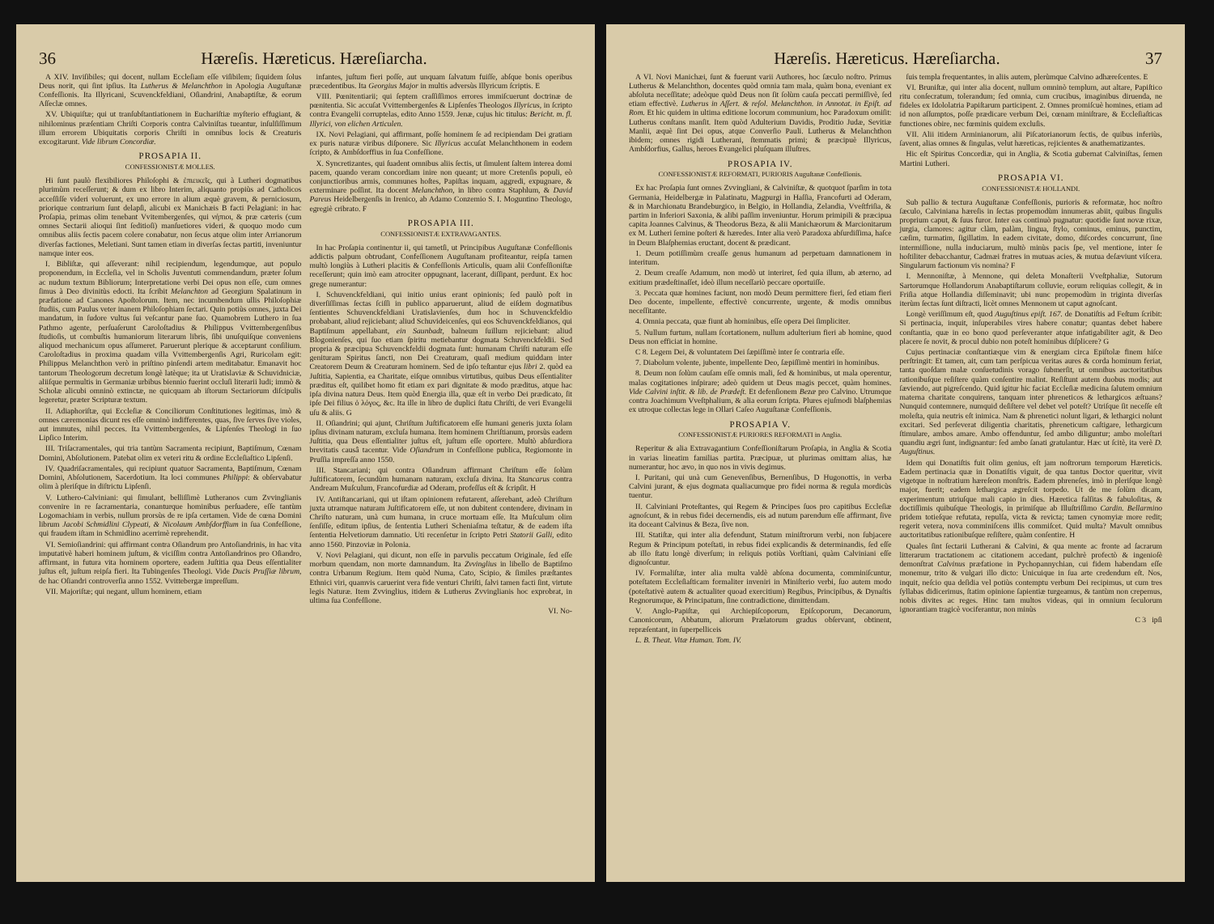36 Hæreſis. Hæreticus. Hæreſiarcha.
A XIV. Inviſibiles; qui docent, nullam Eccleſiam eſſe viſibilem; ſiquidem ſolus Deus norit, qui ſint ipſius. Ita Lutherus & Melanchthon in Apologia Auguſtanæ Confeſſionis. Ita Illyricani, Scuvenckfeldiani, Oſiandrini, Anabaptiſtæ, & eorum Aſſeclæ omnes.
XV. Ubiquiſtæ; qui ut tranſubſtantiationem in Euchariſtiæ myſterio effugiant, & nihilominus præſentiam Chriſti Corporis contra Calviniſtas tueantur, inſulſiſſimum illum errorem Ubiquitatis corporis Chriſti in omnibus locis & Creaturis excogitarunt. Vide librum Concordiæ.
PROSAPIA II.
CONFESSIONISTÆ MOLLES.
Hi ſunt paulò flexibiliores Philoſophi & ἐπιεικεῖς, qui à Lutheri dogmatibus plurimùm receſſerunt; & dum ex libro Interim, aliquanto propiùs ad Catholicos acceſſiſſe videri voluerunt, ex uno errore in alium æquè gravem, & perniciosum, priorique contrarium ſunt delapſi, alicubi ex Manichæis B facti Pelagiani: in hac Proſapia, primas olim tenebant Vvitembergenſes, qui νήπιοι, & præ cæteris (cum omnes Sectarii alioqui ſint ſeditioſi) manſuetiores videri, & quoquo modo cum omnibus aliis ſectis pacem colere conabatur, non ſecus atque olim inter Arrianorum diverſas factiones, Meletiani. Sunt tamen etiam in diverſas ſectas partiti, inveniuntur namque inter eos.
I. Bibliſtæ, qui aſſeverant: nihil recipiendum, legendumque, aut populo proponendum, in Eccleſia, vel in Scholis Juventuti commendandum, præter ſolum ac nudum textum Bibliorum; Interpretatione verbi Dei opus non eſſe, cum omnes ſimus à Deo divinitùs edocti. Ita ſcribit Melanchton ad Georgium Spalatinum in præfatione ad Canones Apoſtolorum. Item, nec incumbendum ullis Philoſophiæ ſtudiis, cum Paulus veter inanem Philoſophiam ſectari. Quin potiùs omnes, juxta Dei mandatum, in ſudore vultus ſui veſcantur pane ſuo. Quamobrem Luthero in ſua Pathmo agente, perſuaſerunt Caroloſtadius & Philippus Vvittembergenſibus ſtudioſis, ut combuſtis humaniorum literarum libris, ſibi unuſquiſque conveniens aliquod mechanicum opus aſſumeret. Paruerunt plerique & acceptarunt conſilium. Caroloſtadius in proxima quadam villa Vvittembergenſis Agri, Ruricolam egit: Philippus Melanchthon verò in priſtino pinſendi artem meditabatur. Emanavit hoc tantorum Theologorum decretum longè latèque; ita ut Uratislaviæ & Schuvidniciæ, aliiſque permultis in Germaniæ urbibus biennio fuerint occluſi literarii ludi; immò & Scholæ alicubi omninò extinctæ, ne quicquam ab iſtorum Sectariorum diſcipulis legeretur, præter Scripturæ textum.
II. Adiaphoriſtæ, qui Eccleſiæ & Conciliorum Conſtitutiones legitimas, imò & omnes cæremonias dicunt res eſſe omninò indifferentes, quas, ſive ſerves ſive violes, aut immutes, nihil pecces. Ita Vvittembergenſes, & Lipſenſes Theologi in ſuo Lipſico Interim.
III. Triſacramentales, qui tria tantùm Sacramenta recipiunt, Baptiſmum, Cœnam Domini, Abſolutionem. Patebat olim ex veteri ritu & ordine Eccleſiaſtico Lipſenſi.
IV. Quadriſacramentales, qui recipiunt quatuor Sacramenta, Baptiſmum, Cœnam Domini, Abſolutionem, Sacerdotium. Ita loci communes Philippi: & obſervabatur olim à pleriſque in diſtrictu Lipſenſi.
V. Luthero-Calviniani: qui ſimulant, belliſſimè Lutheranos cum Zvvinglianis convenire in re ſacramentaria, conanturque hominibus perſuadere, eſſe tantùm Logomachiam in verbis, nullum prorsùs de re ipſa certamen. Vide de cœna Domini librum Jacobi Schmidlini Clypeati, & Nicolaum Ambſdorffium in ſua Confeſſione, qui fraudem iſtam in Schmidlino acerrimè reprehendit.
VI. Semioſiandrini: qui affirmant contra Oſiandrum pro Antoſiandrinis, in hac vita imputativè haberi hominem juſtum, & viciſſim contra Antoſiandrinos pro Oſiandro, affirmant, in futura vita hominem oportere, eadem Juſtitia qua Deus eſſentialiter juſtus eſt, juſtum reipſa fieri. Ita Tubingenſes Theologi. Vide Ducis Pruſſiæ librum, de hac Oſiandri controverſia anno 1552. Vvittebergæ impreſſum.
VII. Majoriſtæ; qui negant, ullum hominem, etiam
infantes, juſtum fieri poſſe, aut unquam ſalvatum fuiſſe, abſque bonis operibus præcedentibus. Ita Georgius Major in multis adversùs Illyricum ſcriptis. E
VIII. Pœnitentiarii; qui ſeptem craſſiſſimos errores immiſcuerunt doctrinæ de pœnitentia. Sic accuſat Vvittembergenſes & Lipſenſes Theologos Illyricus, in ſcripto contra Evangelii corruptelas, edito Anno 1559. Jenæ, cujus hic titulus: Bericht. m. fl. Illyrici, von elichen Articulen.
IX. Novi Pelagiani, qui affirmant, poſſe hominem ſe ad recipiendam Dei gratiam ex puris naturæ viribus diſponere. Sic Illyricus accuſat Melanchthonem in eodem ſcripto, & Ambſdorffius in ſua Confeſſione.
X. Syncretizantes, qui ſuadent omnibus aliis ſectis, ut ſimulent ſaltem interea domi pacem, quando veram concordiam inire non queant; ut more Cretenſis populi, eò conjunctioribus armis, communes hoſtes, Papiſtas inquam, aggredi, expugnare, & exterminare poſſint. Ita docent Melanchthon, in libro contra Staphlum, & David Pareus Heidelbergenſis in Irenico, ab Adamo Conzemio S. I. Moguntino Theologo, egregiè cribrato. F
PROSAPIA III.
CONFESSIONISTÆ EXTRAVAGANTES.
In hac Proſapia continentur ii, qui tametſi, ut Principibus Auguſtanæ Confeſſionis addictis palpum obtrudant, Confeſſionem Auguſtanam profiteantur, reipſa tamen multò longiùs à Lutheri placitis & Confeſſionis Articulis, quam alii Confeſſioniſtæ receſſerunt; quin imò eam atrociter oppugnant, lacerant, diſſipant, perdunt. Ex hoc grege numerantur:
I. Schuvenckfeldiani, qui initio unius erant opinionis; ſed paulò poſt in diverſiſſimas ſectas ſciſſi in publico apparuerunt, aliud de eiſdem dogmatibus ſentientes Schuvenckfeldiani Uratislavienſes, dum hoc in Schuvenckfeldio probabant, aliud rejiciebant; aliud Schuvideicenſes, qui eos Schuvenckfeldianos, qui Baptiſmum appellabant, ein Saunbadt, balneum ſuillum rejiciebant: aliud Blogonienſes, qui ſuo etiam ſpiritu metiebantur dogmata Schuvenckfeldii. Sed propria & præcipua Schuvenckfeldii dogmata ſunt: humanam Chriſti naturam eſſe genituram Spiritus ſancti, non Dei Creaturam, quaſi medium quiddam inter Creatorem Deum & Creaturam hominem. Sed de ipſo teſtantur ejus libri 2. quòd ea Juſtitia, Sapientia, ea Charitate, eiſque omnibus virtutibus, quibus Deus eſſentialiter præditus eſt, quilibet homo fit etiam ex pari dignitate & modo præditus, atque hac ipſa divina natura Deus. Item quòd Energia illa, quæ eſt in verbo Dei prædicato, ſit ipſe Dei filius ὁ λόγος, &c. Ita ille in libro de duplici ſtatu Chriſti, de veri Evangelii uſu & aliis. G
II. Oſiandrini; qui ajunt, Chriſtum Juſtificatorem eſſe humani generis juxta ſolam ipſius divinam naturam, excluſa humana. Item hominem Chriſtianum, prorsùs eadem Juſtitia, qua Deus eſſentialiter juſtus eſt, juſtum eſſe oportere. Multò abſurdiora brevitatis causâ tacentur. Vide Oſiandrum in Confeſſione publica, Regiomonte in Pruſſia impreſſa anno 1550.
III. Stancariani; qui contra Oſiandrum affirmant Chriſtum eſſe ſolùm Juſtificatorem, ſecundùm humanam naturam, excluſa divina. Ita Stancarus contra Andream Muſculum, Francofurdiæ ad Oderam, profeſſus eſt & ſcripſit. H
IV. Antiſtancariani, qui ut iſtam opinionem refutarent, aſſerebant, adeò Chriſtum juxta utramque naturam Juſtificatorem eſſe, ut non dubitent contendere, divinam in Chriſto naturam, unà cum humana, in cruce mortuam eſſe. Ita Muſculum olim ſenſiſſe, editum ipſius, de ſententia Lutheri Scheniaſma teſtatur, & de eadem iſta ſententia Helvetiorum damnatio. Uti recenſetur in ſcripto Petri Statorii Galli, edito anno 1560. Pinzoviæ in Polonia.
V. Novi Pelagiani, qui dicunt, non eſſe in parvulis peccatum Originale, ſed eſſe morbum quendam, non morte damnandum. Ita Zvvinglius in libello de Baptiſmo contra Urbanum Regium. Item quòd Numa, Cato, Scipio, & ſimiles præſtantes Ethnici viri, quamvis caruerint vera fide venturi Chriſti, ſalvi tamen facti ſint, virtute legis Naturæ. Item Zvvinglius, itidem & Lutherus Zvvinglianis hoc exprobrat, in ultima ſua Confeſſione.
VI. No-
Hæreſis. Hæreticus. Hæreſiarcha. 37
A VI. Novi Manichæi, ſunt & fuerunt varii Authores, hoc ſæculo noſtro. Primus Lutherus & Melanchthon, docentes quòd omnia tam mala, quàm bona, eveniant ex abſoluta neceſſitate; adeòque quòd Deus non ſit ſolùm cauſa peccati permiſſivè, ſed etiam effectivè. Lutherus in Aſſert. & reſol. Melanchthon. in Annotat. in Epiſt. ad Rom. Et hic quidem in ultima editione locorum communium, hoc Paradoxum omiſit: Lutherus conſtans manſit. Item quòd Adulterium Davidis, Proditio Judæ, Sevitiæ Manlii, æquè ſint Dei opus, atque Converſio Pauli. Lutherus & Melanchthon ibidem; omnes rigidi Lutherani, ſtemmatis primi; & præcipuè Illyricus, Ambſdorfius, Gallus, heroes Evangelici pluſquam illuſtres.
PROSAPIA IV.
CONFESSIONISTÆ REFORMATI, PURIORIS Auguſtanæ Confeſſionis.
Ex hac Proſapia ſunt omnes Zvvingliani, & Calviniſtæ, & quotquot ſparſim in tota Germania, Heidelbergæ in Palatinatu, Magpurgi in Haſſia, Francofurti ad Oderam, & in Marchionatu Brandeburgico, in Belgio, in Hollandia, Zelandia, Vveſtfriſia, & partim in Inferiori Saxonia, & alibi paſſim inveniuntur. Horum primipili & præcipua capita Joannes Calvinus, & Theodorus Beza, & alii Manichæorum & Marcionitarum ex M. Lutheri ſemine poſteri & hæredes. Inter alia verò Paradoxa abſurdiſſima, haſce in Deum Blaſphemias eructant, docent & prædicant.
1. Deum potiſſimùm creaſſe genus humanum ad perpetuam damnationem in interitum.
2. Deum creaſſe Adamum, non modò ut interiret, ſed quia illum, ab æterno, ad exitium prædeſtinaſſet, ideò illum neceſſariò peccare oportuiſſe.
3. Peccata quæ homines faciunt, non modò Deum permittere fieri, ſed etiam fieri Deo docente, impellente, effectivè concurrente, urgente, & modis omnibus neceſſitante.
4. Omnia peccata, quæ fiunt ab hominibus, eſſe opera Dei ſimpliciter.
5. Nullum furtum, nullam ſcortationem, nullum adulterium fieri ab homine, quod Deus non efficiat in homine.
C 8. Legem Dei, & voluntatem Dei ſæpiſſimè inter ſe contraria eſſe.
7. Diabolum volente, jubente, impellente Deo, ſæpiſſimè mentiri in hominibus.
8. Deum non ſolùm cauſam eſſe omnis mali, ſed & hominibus, ut mala operentur, malas cogitationes inſpirare; adeò quidem ut Deus magis peccet, quàm homines. Vide Calvini inſtit. & lib. de Prædeſt. Et defenſionem Bezæ pro Calvino. Utrumque contra Joachimum Vveſtphalium, & alia eorum ſcripta. Plures ejuſmodi blaſphemias ex utroque collectas lege in Ollari Caſeo Auguſtanæ Confeſſionis.
PROSAPIA V.
CONFESSIONISTÆ PURIORES REFORMATI in Anglia.
Reperitur & alia Extravagantium Confeſſioniſtarum Proſapia, in Anglia & Scotia in varias lineatim familias partita. Præcipuæ, ut plurimas omittam alias, hæ numerantur, hoc ævo, in quo nos in vivis degimus.
I. Puritani, qui unà cum Genevenſibus, Bernenſibus, D Hugonottis, in verba Calvini jurant, & ejus dogmata qualiacumque pro fidei norma & regula mordicùs tuentur.
II. Calviniani Proteſtantes, qui Regem & Principes ſuos pro capitibus Eccleſiæ agnoſcunt, & in rebus fidei decernendis, eis ad nutum parendum eſſe affirmant, ſive ita doceant Calvinus & Beza, ſive non.
III. Statiſtæ, qui inter alia defendunt, Statum miniſtrorum verbi, non ſubjacere Regum & Principum poteſtati, in rebus fidei explicandis & determinandis, ſed eſſe ab illo ſtatu longè diverſum; in reliquis potiùs Vorſtiani, quàm Calviniani eſſe dignoſcuntur.
IV. Formaliſtæ, inter alia multa valdè abſona documenta, comminiſcuntur, poteſtatem Eccleſiaſticam formaliter inveniri in Miniſterio verbi, ſuo autem modo (poteſtativè autem & actualiter quoad exercitium) Regibus, Principibus, & Dynaſtis Regnorumque, & Principatum, ſine contradictione, dimittendam.
V. Anglo-Papiſtæ, qui Archiepiſcoporum, Epiſcoporum, Decanorum, Canonicorum, Abbatum, aliorum Prælatorum gradus obſervant, obtinent, repræſentant, in ſuperpelliceis
L. B. Theat. Vitæ Human. Tom. IV.
ſuis templa frequentantes, in aliis autem, plerùmque Calvino adhæreſcentes. E
VI. Bruniſtæ, qui inter alia docent, nullum omninò templum, aut altare, Papiſtico ritu conſecratum, tolerandum; ſed omnia, cum crucibus, imaginibus diruenda, ne fideles ex Idololatria Papiſtarum participent. 2. Omnes promiſcuè homines, etiam ad id non aſſumptos, poſſe prædicare verbum Dei, cœnam miniſtrare, & Eccleſiaſticas functiones obire, nec fœminis quidem excluſis.
VII. Alii itidem Arminianorum, alii Piſcatorianorum ſectis, de quibus inferiùs, ſavent, alias omnes & ſingulas, velut hæreticas, rejicientes & anathematizantes.
Hic eſt Spiritus Concordiæ, qui in Anglia, & Scotia gubernat Calviniſtas, ſemen Martini Lutheri.
PROSAPIA VI.
CONFESSIONISTÆ HOLLANDI.
Sub pallio & tectura Auguſtanæ Confeſſionis, purioris & reformatæ, hoc noſtro ſæculo, Calviniana hæreſis in ſectas propemodùm innumeras abiit, quibus ſingulis proprium caput, & ſuus furor. Inter eas continuò pugnatur: quotidie ſunt novæ rixæ, jurgia, clamores: agitur clàm, palàm, lingua, ſtylo, cominus, eminus, punctim, cæſim, turmatim, ſigillatim. In eadem civitate, domo, diſcordes concurrunt, ſine intermiſſione, nulla induciarum, multò minùs pacis ſpe, vel mentione, inter ſe hoſtiliter debacchantur, Cadmæi fratres in mutuas acies, & mutua deſæviunt viſcera. Singularum factionum vis nomina? F
I. Mennoniſtæ, à Mennone, qui deleta Monaſterii Vveſtphaliæ, Sutorum Sartorumque Hollandorum Anabaptiſtarum colluvie, eorum reliquias collegit, & in Friſia atque Hollandia diſſeminavit; ubi nunc propemodùm in triginta diverſas iterùm ſectas ſunt diſtracti, licèt omnes Mennonem ut caput agnoſcant.
Longè veriſſimum eſt, quod Auguſtinus epiſt. 167. de Donatiſtis ad Feſtum ſcribit: Si pertinacia, inquit, inſuperabiles vires habere conatur; quantas debet habere conſtantia, quæ in eo bono quod perſeveranter atque infatigabiliter agit, & Deo placere ſe novit, & procul dubio non poteſt hominibus diſplicere? G
Cujus pertinaciæ conſtantiæque vim & energiam circa Epiſtolæ finem hiſce perſtringit: Et tamen, ait, cum tam perſpicua veritas aures & corda hominum feriat, tanta quoſdam malæ conſuetudinis vorago ſubmerſit, ut omnibus auctoritatibus rationibuſque reſiſtere quàm conſentire malint. Reſiſtunt autem duobus modis; aut ſæviendo, aut pigreſcendo. Quid igitur hic faciat Eccleſiæ medicina ſalutem omnium materna charitate conquirens, tanquam inter phreneticos & lethargicos æſtuans? Nunquid contemnere, numquid deſiſtere vel debet vel poteſt? Utriſque ſit neceſſe eſt moleſta, quia neutris eſt inimica. Nam & phrenetici nolunt ligari, & lethargici nolunt excitari. Sed perſeverat diligentia charitatis, phreneticum caſtigare, lethargicum ſtimulare, ambos amare. Ambo offenduntur, ſed ambo diliguntur; ambo moleſtari quandiu ægri ſunt, indignantur: ſed ambo ſanati gratulantur. Hæc ut ſcitè, ita verè D. Auguſtinus.
Idem qui Donatiſtis fuit olim genius, eſt jam noſtrorum temporum Hæreticis. Eadem pertinacia quæ in Donatiſtis viguit, de qua tantus Doctor queritur, vivit vigetque in noſtratium hæreſeon monſtris. Eadem phreneſes, imò in pleriſque longè major, fuerit; eadem lethargica ægreſcit torpedo. Ut de me ſolùm dicam, experimentum utriuſque mali capio in dies. Hæretica falſitas & fabuloſitas, & doctiſſimis quibuſque Theologis, in primiſque ab Illuſtriſſimo Cardin. Bellarmino pridem totieſque refutata, repulſa, victa & revicta; tamen cynomyiæ more redit; regerit vetera, nova comminiſcens illis commiſcet. Quid multa? Mavult omnibus auctoritatibus rationibuſque reſiſtere, quàm conſentire. H
Quales ſint ſectarii Lutherani & Calvini, & qua mente ac fronte ad ſacrarum litterarum tractationem ac citationem accedant, pulchrè profectò & ingenioſè demonſtrat Calvinus præfatione in Pychopannychian, cui fidem habendam eſſe monemur, trito & vulgari illo dicto: Unicuique in ſua arte credendum eſt. Nos, inquit, neſcio qua deſidia vel potiùs contemptu verbum Dei recipimus, ut cum tres ſyllabas didicerimus, ſtatim opinione ſapientiæ turgeamus, & tantùm non crepemus, nobis divites ac reges. Hinc tam multos videas, qui in omnium ſeculorum ignorantiam tragicè vociferantur, non minùs
C 3 ipſi